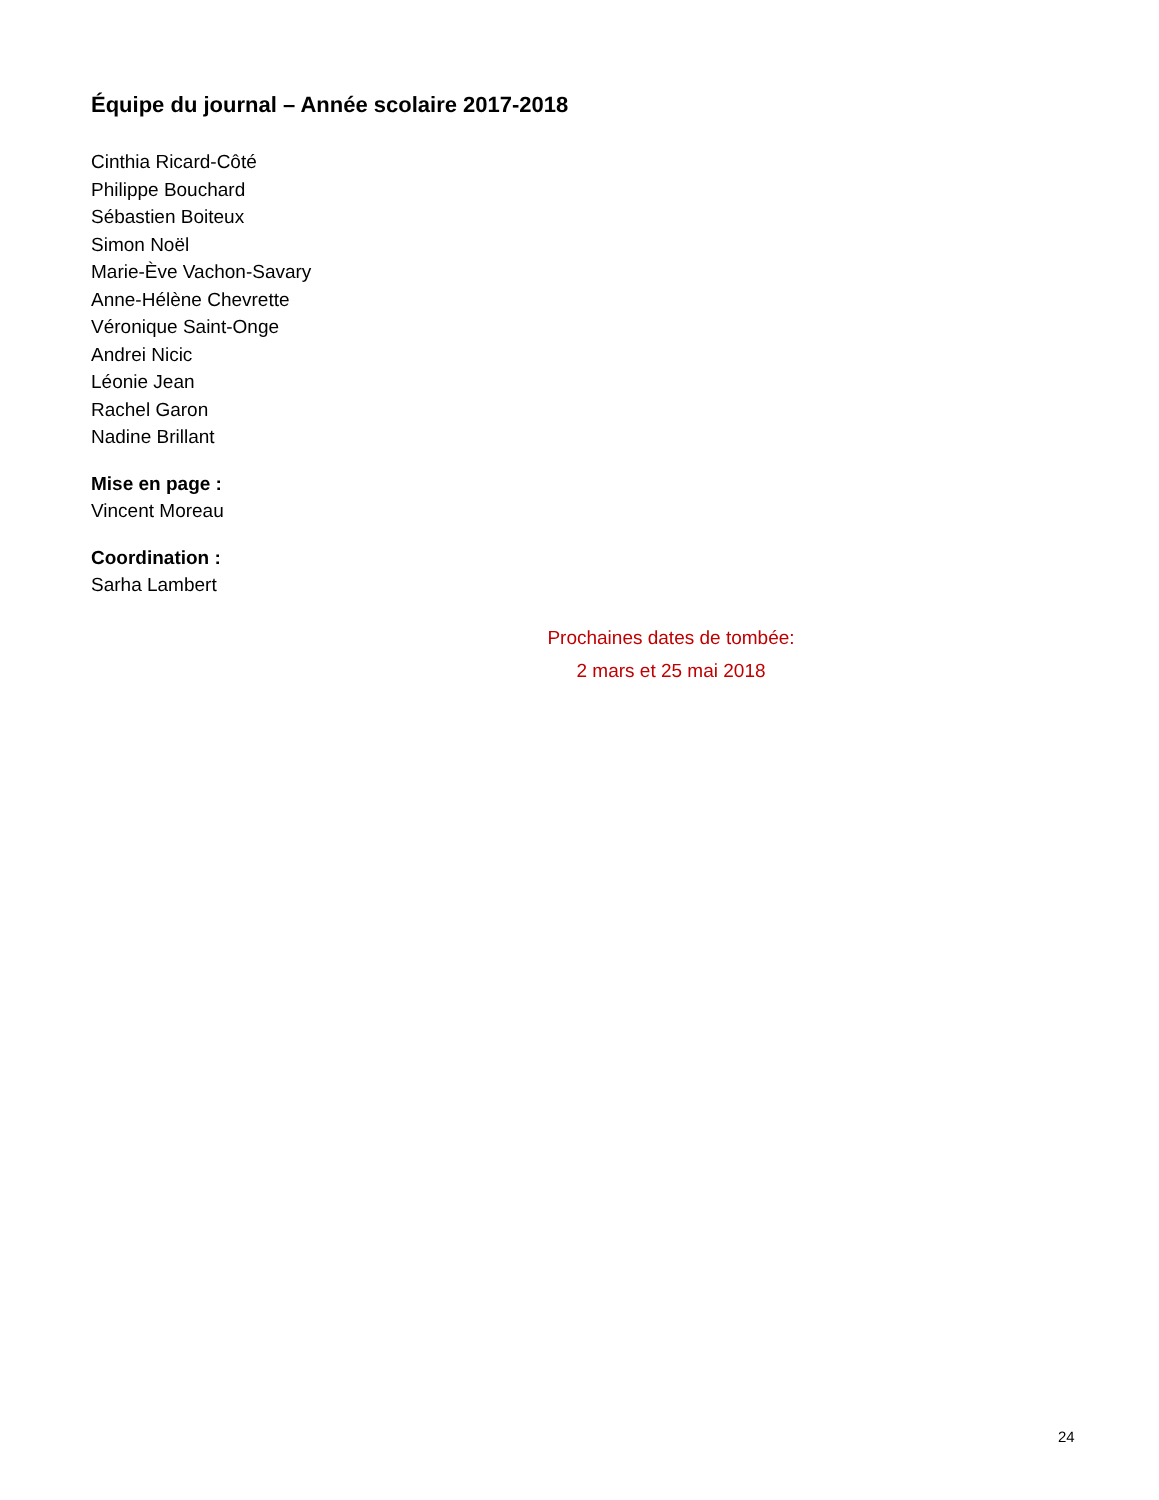Équipe du journal – Année scolaire 2017-2018
Cinthia Ricard-Côté
Philippe Bouchard
Sébastien Boiteux
Simon Noël
Marie-Ève Vachon-Savary
Anne-Hélène Chevrette
Véronique Saint-Onge
Andrei Nicic
Léonie Jean
Rachel Garon
Nadine Brillant
Mise en page :
Vincent Moreau
Coordination :
Sarha Lambert
Prochaines dates de tombée:
2 mars et 25 mai 2018
24